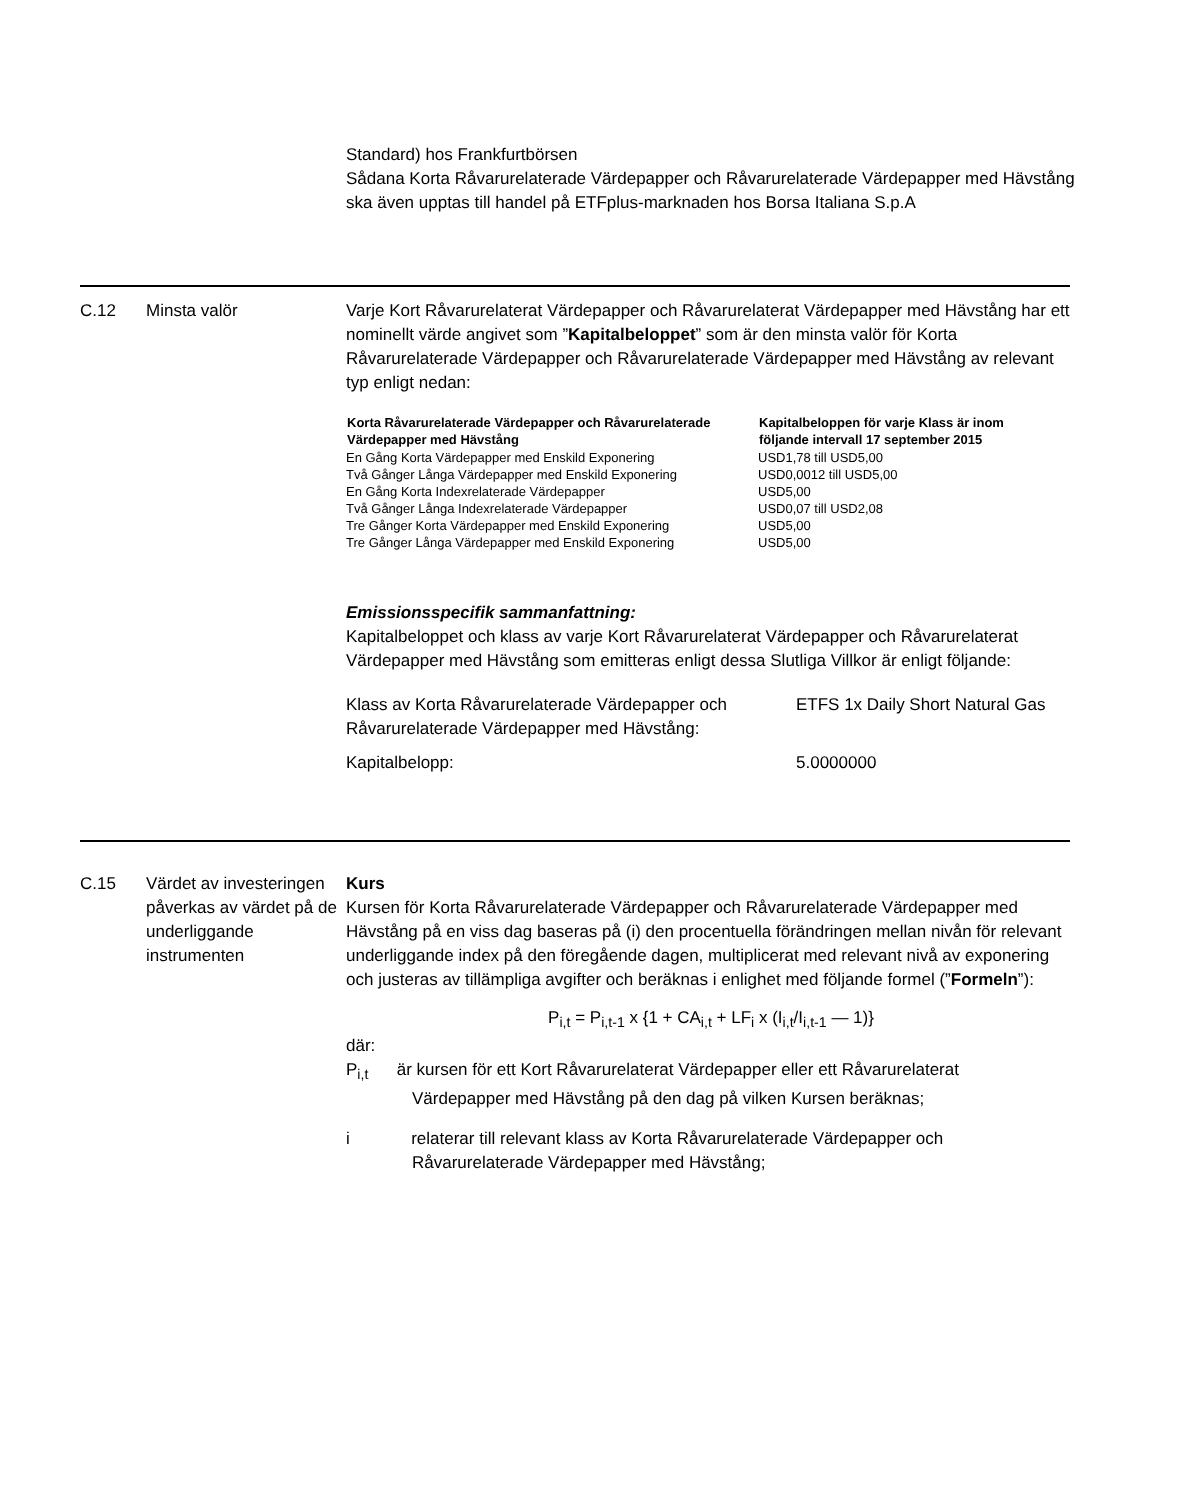Standard) hos Frankfurtbörsen
Sådana Korta Råvarurelaterade Värdepapper och Råvarurelaterade Värdepapper med Hävstång ska även upptas till handel på ETFplus-marknaden hos Borsa Italiana S.p.A
C.12
Minsta valör
Varje Kort Råvarurelaterat Värdepapper och Råvarurelaterat Värdepapper med Hävstång har ett nominellt värde angivet som ”Kapitalbeloppet” som är den minsta valör för Korta Råvarurelaterade Värdepapper och Råvarurelaterade Värdepapper med Hävstång av relevant typ enligt nedan:
| Korta Råvarurelaterade Värdepapper och Råvarurelaterade Värdepapper med Hävstång | Kapitalbeloppen för varje Klass är inom följande intervall 17 september 2015 |
| --- | --- |
| En Gång Korta Värdepapper med Enskild Exponering | USD1,78 till USD5,00 |
| Två Gånger Långa Värdepapper med Enskild Exponering | USD0,0012 till USD5,00 |
| En Gång Korta Indexrelaterade Värdepapper | USD5,00 |
| Två Gånger Långa Indexrelaterade Värdepapper | USD0,07 till USD2,08 |
| Tre Gånger Korta Värdepapper med Enskild Exponering | USD5,00 |
| Tre Gånger Långa Värdepapper med Enskild Exponering | USD5,00 |
Emissionsspecifik sammanfattning:
Kapitalbeloppet och klass av varje Kort Råvarurelaterat Värdepapper och Råvarurelaterat Värdepapper med Hävstång som emitteras enligt dessa Slutliga Villkor är enligt följande:
| Klass av Korta Råvarurelaterade Värdepapper och Råvarurelaterade Värdepapper med Hävstång: | ETFS 1x Daily Short Natural Gas |
| Kapitalbelopp: | 5.0000000 |
C.15
Värdet av investeringen påverkas av värdet på de underliggande instrumenten
Kurs
Kursen för Korta Råvarurelaterade Värdepapper och Råvarurelaterade Värdepapper med Hävstång på en viss dag baseras på (i) den procentuella förändringen mellan nivån för relevant underliggande index på den föregående dagen, multiplicerat med relevant nivå av exponering och justeras av tillämpliga avgifter och beräknas i enlighet med följande formel (”Formeln”):
P<sub>i,t</sub> = P<sub>i,t-1</sub> x {1 + CA<sub>i,t</sub> + LF<sub>i</sub> x (I<sub>i,t</sub>/I<sub>i,t-1</sub> — 1)}
där:
P<sub>i,t</sub> är kursen för ett Kort Råvarurelaterat Värdepapper eller ett Råvarurelaterat
Värdepapper med Hävstång på den dag på vilken Kursen beräknas;
i relaterar till relevant klass av Korta Råvarurelaterade Värdepapper och
Råvarurelaterade Värdepapper med Hävstång;